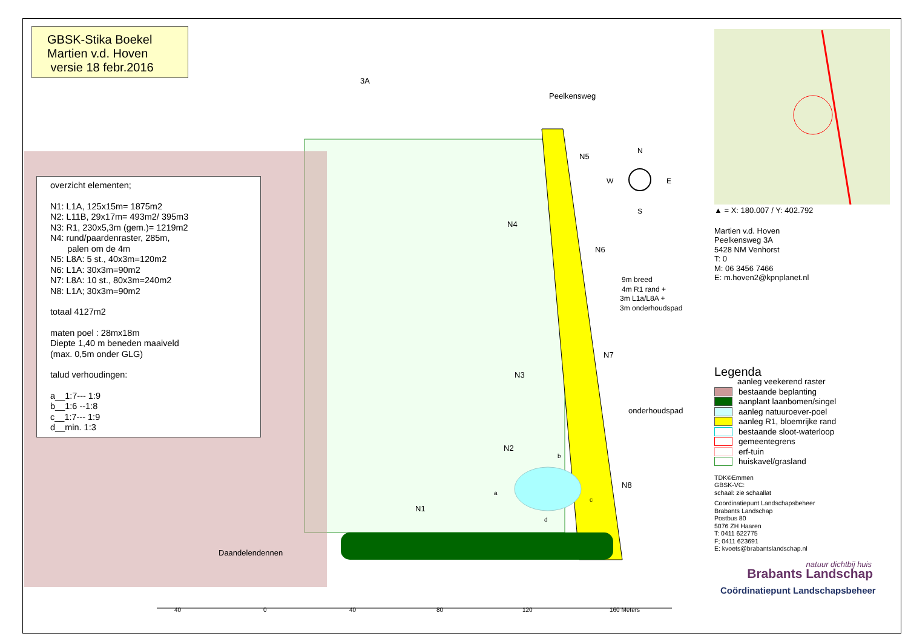3A
Peelkensweg
N5
N4
N6
N7
N3
N2
N8
N1
b
a
c
d
N
W
E
S
9m breed
4m R1 rand +
3m L1a/L8A +
3m onderhoudspad
onderhoudspad
Daandelendennen
40
0
40
80
120
160 Meters
GBSK-Stika Boekel
Martien v.d. Hoven
versie 18 febr.2016
overzicht elementen;
N1: L1A, 125x15m= 1875m2
N2: L11B, 29x17m= 493m2/ 395m3
N3: R1, 230x5,3m (gem.)= 1219m2
N4: rund/paardenraster, 285m,
palen om de 4m
N5: L8A: 5 st., 40x3m=120m2
N6: L1A: 30x3m=90m2
N7: L8A: 10 st., 80x3m=240m2
N8: L1A; 30x3m=90m2
totaal 4127m2
maten poel : 28mx18m
Diepte 1,40 m beneden maaiveld
(max. 0,5m onder GLG)
talud verhoudingen:
a__1:7--- 1:9
b__1:6 --1:8
c__1:7--- 1:9
d__min. 1:3
▲ = X: 180.007 / Y: 402.792
Martien v.d. Hoven
Peelkensweg 3A
5428 NM Venhorst
T: 0
M: 06 3456 7466
E: m.hoven2@kpnplanet.nl
Legenda
aanleg veekerend raster
bestaande beplanting
aanplant laanbomen/singel
aanleg natuuroever-poel
aanleg R1, bloemrijke rand
bestaande sloot-waterloop
gemeentegrens
erf-tuin
huiskavel/grasland
TDK©Emmen
GBSK-VC:
schaal: zie schaallat
Coordinatiepunt Landschapsbeheer
Brabants Landschap
Postbus 80
5076 ZH Haaren
T: 0411 622775
F; 0411 623691
E: kvoets@brabantslandschap.nl
natuur dichtbij huis
Brabants Landschap
Coördinatiepunt Landschapsbeheer